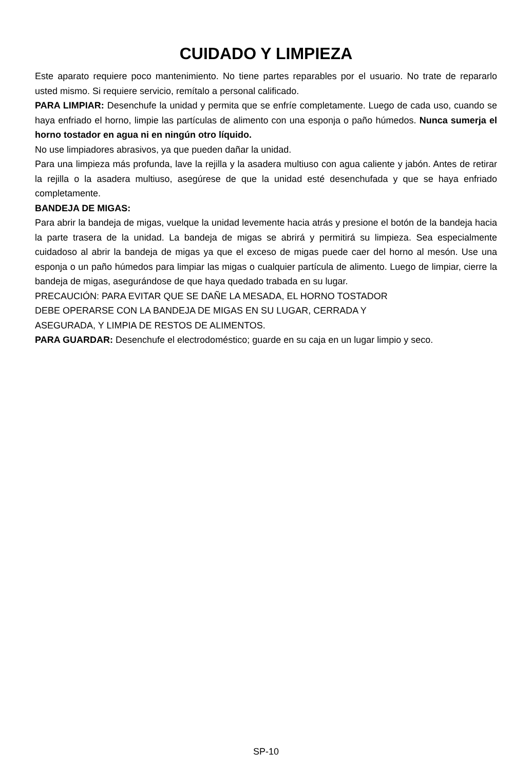CUIDADO Y LIMPIEZA
Este aparato requiere poco mantenimiento. No tiene partes reparables por el usuario. No trate de repararlo usted mismo. Si requiere servicio, remítalo a personal calificado.
PARA LIMPIAR: Desenchufe la unidad y permita que se enfríe completamente. Luego de cada uso, cuando se haya enfriado el horno, limpie las partículas de alimento con una esponja o paño húmedos. Nunca sumerja el horno tostador en agua ni en ningún otro líquido.
No use limpiadores abrasivos, ya que pueden dañar la unidad.
Para una limpieza más profunda, lave la rejilla y la asadera multiuso con agua caliente y jabón. Antes de retirar la rejilla o la asadera multiuso, asegúrese de que la unidad esté desenchufada y que se haya enfriado completamente.
BANDEJA DE MIGAS:
Para abrir la bandeja de migas, vuelque la unidad levemente hacia atrás y presione el botón de la bandeja hacia la parte trasera de la unidad. La bandeja de migas se abrirá y permitirá su limpieza. Sea especialmente cuidadoso al abrir la bandeja de migas ya que el exceso de migas puede caer del horno al mesón. Use una esponja o un paño húmedos para limpiar las migas o cualquier partícula de alimento. Luego de limpiar, cierre la bandeja de migas, asegurándose de que haya quedado trabada en su lugar.
PRECAUCIÓN: PARA EVITAR QUE SE DAÑE LA MESADA, EL HORNO TOSTADOR
DEBE OPERARSE CON LA BANDEJA DE MIGAS EN SU LUGAR, CERRADA Y
ASEGURADA, Y LIMPIA DE RESTOS DE ALIMENTOS.
PARA GUARDAR: Desenchufe el electrodoméstico; guarde en su caja en un lugar limpio y seco.
SP-10